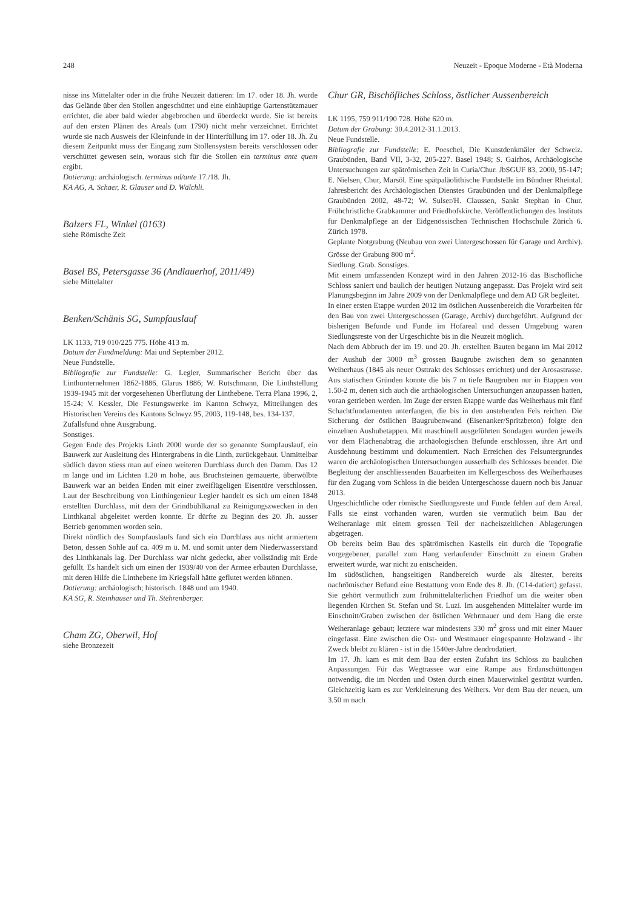248 Neuzeit - Epoque Moderne - Età Moderna
nisse ins Mittelalter oder in die frühe Neuzeit datieren: Im 17. oder 18. Jh. wurde das Gelände über den Stollen angeschüttet und eine einhäuptige Gartenstützmauer errichtet, die aber bald wieder abgebrochen und überdeckt wurde. Sie ist bereits auf den ersten Plänen des Areals (um 1790) nicht mehr verzeichnet. Errichtet wurde sie nach Ausweis der Kleinfunde in der Hinterfüllung im 17. oder 18. Jh. Zu diesem Zeitpunkt muss der Eingang zum Stollensystem bereits verschlossen oder verschüttet gewesen sein, woraus sich für die Stollen ein terminus ante quem ergibt.
Datierung: archäologisch. terminus ad/ante 17./18. Jh.
KA AG, A. Schaer, R. Glauser und D. Wälchli.
Balzers FL, Winkel (0163)
siehe Römische Zeit
Basel BS, Petersgasse 36 (Andlauerhof, 2011/49)
siehe Mittelalter
Benken/Schänis SG, Sumpfauslauf
LK 1133, 719 010/225 775. Höhe 413 m.
Datum der Fundmeldung: Mai und September 2012.
Neue Fundstelle.
Bibliografie zur Fundstelle: G. Legler, Summarischer Bericht über das Linthunternehmen 1862-1886. Glarus 1886; W. Rutschmann, Die Linthstellung 1939-1945 mit der vorgesehenen Überflutung der Linthebene. Terra Plana 1996, 2, 15-24; V. Kessler, Die Festungswerke im Kanton Schwyz, Mitteilungen des Historischen Vereins des Kantons Schwyz 95, 2003, 119-148, bes. 134-137.
Zufallsfund ohne Ausgrabung.
Sonstiges.
Gegen Ende des Projekts Linth 2000 wurde der so genannte Sumpfauslauf, ein Bauwerk zur Ausleitung des Hintergrabens in die Linth, zurückgebaut. Unmittelbar südlich davon stiess man auf einen weiteren Durchlass durch den Damm. Das 12 m lange und im Lichten 1.20 m hohe, aus Bruchsteinen gemauerte, überwölbte Bauwerk war an beiden Enden mit einer zweiflügeligen Eisentüre verschlossen. Laut der Beschreibung von Linthingenieur Legler handelt es sich um einen 1848 erstellten Durchlass, mit dem der Grindbühlkanal zu Reinigungszwecken in den Linthkanal abgeleitet werden konnte. Er dürfte zu Beginn des 20. Jh. ausser Betrieb genommen worden sein.
Direkt nördlich des Sumpfauslaufs fand sich ein Durchlass aus nicht armiertem Beton, dessen Sohle auf ca. 409 m ü. M. und somit unter dem Niederwasserstand des Linthkanals lag. Der Durchlass war nicht gedeckt, aber vollständig mit Erde gefüllt. Es handelt sich um einen der 1939/40 von der Armee erbauten Durchlässe, mit deren Hilfe die Linthebene im Kriegsfall hätte geflutet werden können.
Datierung: archäologisch; historisch. 1848 und um 1940.
KA SG, R. Steinhauser und Th. Stehrenberger.
Cham ZG, Oberwil, Hof
siehe Bronzezeit
Chur GR, Bischöfliches Schloss, östlicher Aussenbereich
LK 1195, 759 911/190 728. Höhe 620 m.
Datum der Grabung: 30.4.2012-31.1.2013.
Neue Fundstelle.
Bibliografie zur Fundstelle: E. Poeschel, Die Kunstdenkmäler der Schweiz. Graubünden, Band VII, 3-32, 205-227. Basel 1948; S. Gairhos, Archäologische Untersuchungen zur spätrömischen Zeit in Curia/Chur. JbSGUF 83, 2000, 95-147; E. Nielsen, Chur, Marsöl. Eine spätpaläolithische Fundstelle im Bündner Rheintal. Jahresbericht des Archäologischen Dienstes Graubünden und der Denkmalpflege Graubünden 2002, 48-72; W. Sulser/H. Claussen, Sankt Stephan in Chur. Frühchristliche Grabkammer und Friedhofskirche. Veröffentlichungen des Instituts für Denkmalpflege an der Eidgenössischen Technischen Hochschule Zürich 6. Zürich 1978.
Geplante Notgrabung (Neubau von zwei Untergeschossen für Garage und Archiv). Grösse der Grabung 800 m<sup>2</sup>.
Siedlung. Grab. Sonstiges.
Mit einem umfassenden Konzept wird in den Jahren 2012-16 das Bischöfliche Schloss saniert und baulich der heutigen Nutzung angepasst. Das Projekt wird seit Planungsbeginn im Jahre 2009 von der Denkmalpflege und dem AD GR begleitet.
In einer ersten Etappe wurden 2012 im östlichen Aussenbereich die Vorarbeiten für den Bau von zwei Untergeschossen (Garage, Archiv) durchgeführt. Aufgrund der bisherigen Befunde und Funde im Hofareal und dessen Umgebung waren Siedlungsreste von der Urgeschichte bis in die Neuzeit möglich.
Nach dem Abbruch der im 19. und 20. Jh. erstellten Bauten begann im Mai 2012 der Aushub der 3000 m<sup>3</sup> grossen Baugrube zwischen dem so genannten Weiherhaus (1845 als neuer Osttrakt des Schlosses errichtet) und der Arosastrasse. Aus statischen Gründen konnte die bis 7 m tiefe Baugruben nur in Etappen von 1.50-2 m, denen sich auch die archäologischen Untersuchungen anzupassen hatten, voran getrieben werden. Im Zuge der ersten Etappe wurde das Weiherhaus mit fünf Schachtfundamenten unterfangen, die bis in den anstehenden Fels reichen. Die Sicherung der östlichen Baugrubenwand (Eisenanker/Spritzbeton) folgte den einzelnen Aushubetappen. Mit maschinell ausgeführten Sondagen wurden jeweils vor dem Flächenabtrag die archäologischen Befunde erschlossen, ihre Art und Ausdehnung bestimmt und dokumentiert. Nach Erreichen des Felsuntergrundes waren die archäologischen Untersuchungen ausserhalb des Schlosses beendet. Die Begleitung der anschliessenden Bauarbeiten im Kellergeschoss des Weiherhauses für den Zugang vom Schloss in die beiden Untergeschosse dauern noch bis Januar 2013.
Urgeschichtliche oder römische Siedlungsreste und Funde fehlen auf dem Areal. Falls sie einst vorhanden waren, wurden sie vermutlich beim Bau der Weiheranlage mit einem grossen Teil der nacheiszeitlichen Ablagerungen abgetragen.
Ob bereits beim Bau des spätrömischen Kastells ein durch die Topografie vorgegebener, parallel zum Hang verlaufender Einschnitt zu einem Graben erweitert wurde, war nicht zu entscheiden.
Im südöstlichen, hangseitigen Randbereich wurde als ältester, bereits nachrömischer Befund eine Bestattung vom Ende des 8. Jh. (C14-datiert) gefasst. Sie gehört vermutlich zum frühmittelalterlichen Friedhof um die weiter oben liegenden Kirchen St. Stefan und St. Luzi. Im ausgehenden Mittelalter wurde im Einschnitt/Graben zwischen der östlichen Wehrmauer und dem Hang die erste Weiheranlage gebaut; letztere war mindestens 330 m<sup>2</sup> gross und mit einer Mauer eingefasst. Eine zwischen die Ost- und Westmauer eingespannte Holzwand - ihr Zweck bleibt zu klären - ist in die 1540er-Jahre dendrodatiert.
Im 17. Jh. kam es mit dem Bau der ersten Zufahrt ins Schloss zu baulichen Anpassungen. Für das Wegtrassee war eine Rampe aus Erdanschüttungen notwendig, die im Norden und Osten durch einen Mauerwinkel gestützt wurden. Gleichzeitig kam es zur Verkleinerung des Weihers. Vor dem Bau der neuen, um 3.50 m nach